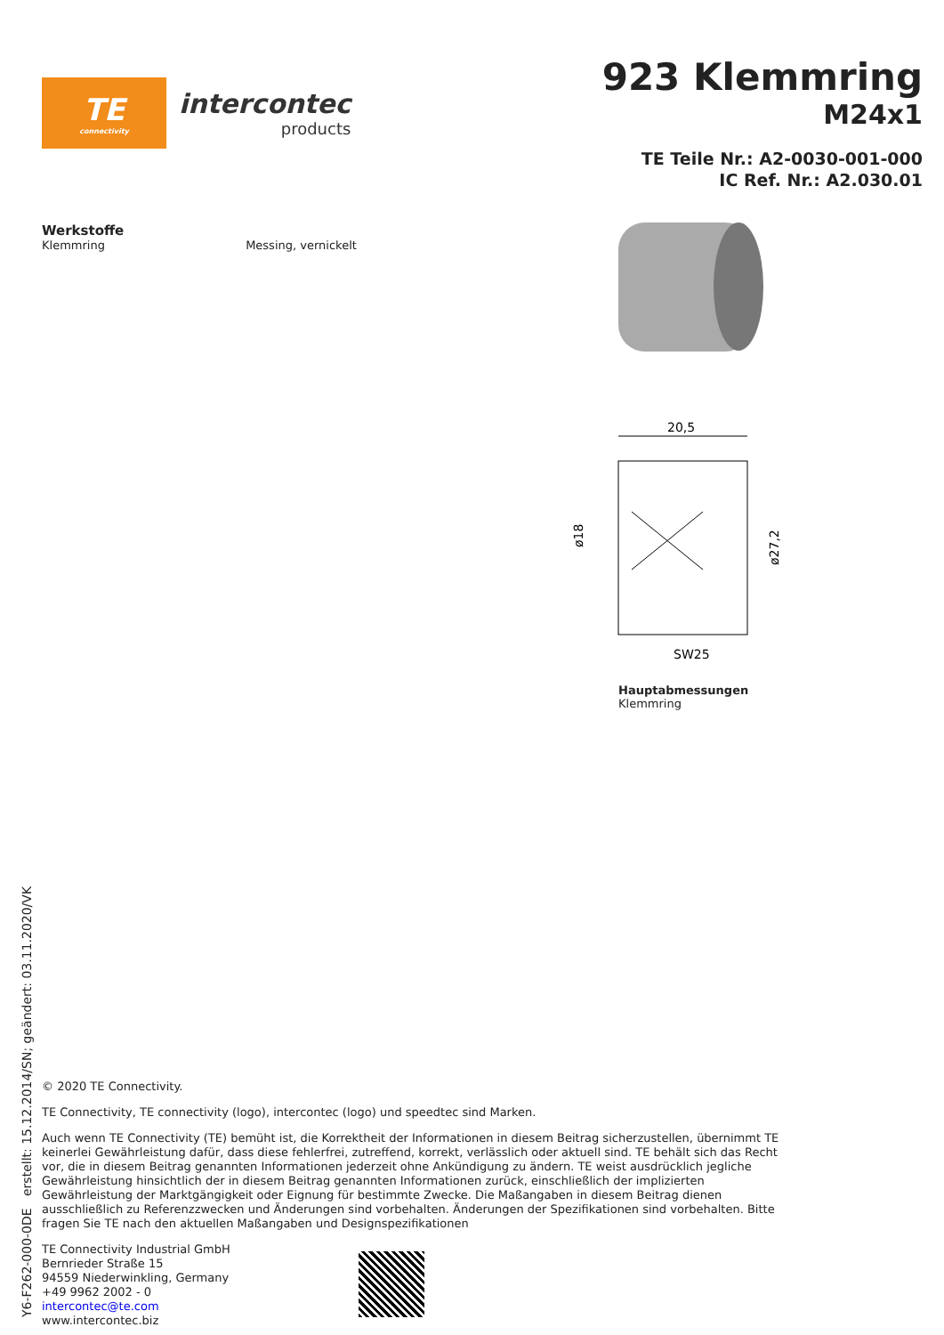TE
connectivity
intercontec
products
923 Klemmring
M24x1
TE Teile Nr.: A2-0030-001-000
IC Ref. Nr.: A2.030.01
Werkstoffe
Klemmring Messing, vernickelt
20,5
ø18
ø27,2
SW25
Hauptabmessungen
Klemmring
© 2020 TE Connectivity.
TE Connectivity, TE connectivity (logo), intercontec (logo) und speedtec sind Marken.
Auch wenn TE Connectivity (TE) bemüht ist, die Korrektheit der Informationen in diesem Beitrag sicherzustellen, übernimmt TE keinerlei Gewährleistung dafür, dass diese fehlerfrei, zutreffend, korrekt, verlässlich oder aktuell sind. TE behält sich das Recht vor, die in diesem Beitrag genannten Informationen jederzeit ohne Ankündigung zu ändern. TE weist ausdrücklich jegliche Gewährleistung hinsichtlich der in diesem Beitrag genannten Informationen zurück, einschließlich der implizierten Gewährleistung der Marktgängigkeit oder Eignung für bestimmte Zwecke. Die Maßangaben in diesem Beitrag dienen ausschließlich zu Referenzzwecken und Änderungen sind vorbehalten. Änderungen der Spezifikationen sind vorbehalten. Bitte fragen Sie TE nach den aktuellen Maßangaben und Designspezifikationen
TE Connectivity Industrial GmbH
Bernrieder Straße 15
94559 Niederwinkling, Germany
+49 9962 2002 - 0
intercontec@te.com
www.intercontec.biz
Y6-F262-000-0DE erstellt: 15.12.2014/SN; geändert: 03.11.2020/VK